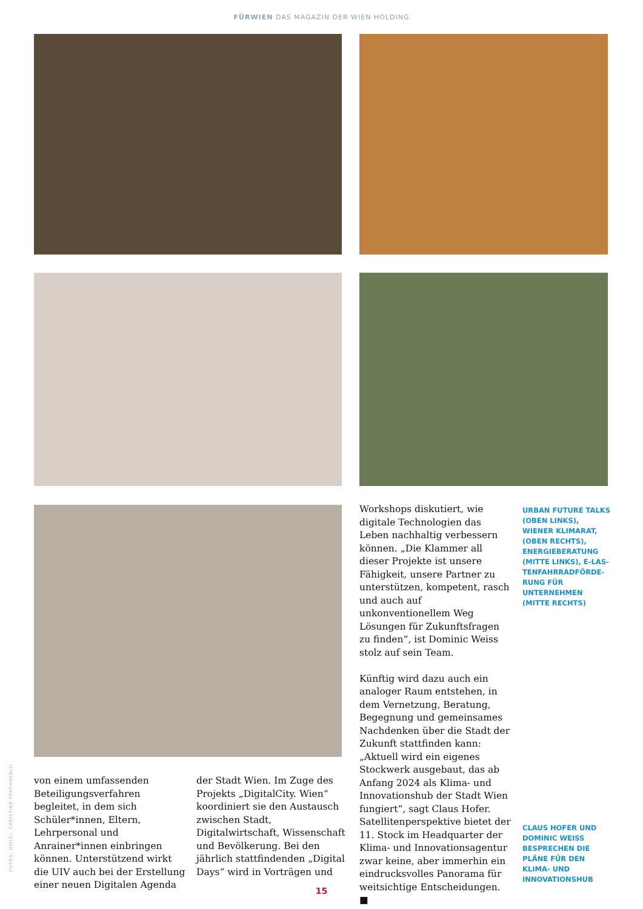FÜRWIEN DAS MAGAZIN DER WIEN HOLDING
von einem umfassenden Beteiligungsverfahren begleitet, in dem sich Schüler*innen, Eltern, Lehrpersonal und Anrainer*innen einbringen können. Unterstützend wirkt die UIV auch bei der Erstellung einer neuen Digitalen Agenda
der Stadt Wien. Im Zuge des Projekts „DigitalCity. Wien“ koordiniert sie den Austausch zwischen Stadt, Digitalwirtschaft, Wissenschaft und Bevölkerung. Bei den jährlich stattfindenden „Digital Days“ wird in Vorträgen und
Workshops diskutiert, wie digitale Technologien das Leben nachhaltig verbessern können. „Die Klammer all dieser Projekte ist unsere Fähigkeit, unsere Partner zu unterstützen, kompetent, rasch und auch auf unkonventionellem Weg Lösungen für Zukunftsfragen zu finden“, ist Dominic Weiss stolz auf sein Team.
Künftig wird dazu auch ein analoger Raum entstehen, in dem Vernetzung, Beratung, Begegnung und gemeinsames Nachdenken über die Stadt der Zukunft stattfinden kann: „Aktuell wird ein eigenes Stockwerk ausgebaut, das ab Anfang 2024 als Klima- und Innovationshub der Stadt Wien fungiert“, sagt Claus Hofer. Satellitenperspektive bietet der 11. Stock im Headquarter der Klima- und Innovationsagentur zwar keine, aber immerhin ein eindrucksvolles Panorama für weitsichtige Entscheidungen. ■
URBAN FUTURE TALKS (OBEN LINKS), WIENER KLIMARAT, (OBEN RECHTS), ENERGIEBERATUNG (MITTE LINKS), E-LAS­TENFAHRRADFÖRDE­RUNG FÜR UNTERNEH­MEN (MITTE RECHTS)
CLAUS HOFER UND DOMINIC WEISS BESPRECHEN DIE PLÄNE FÜR DEN KLIMA- UND INNOVATIONSHUB
FOTOS: UIV(2), CHRISTIAN FÜRTHNER(3)
15